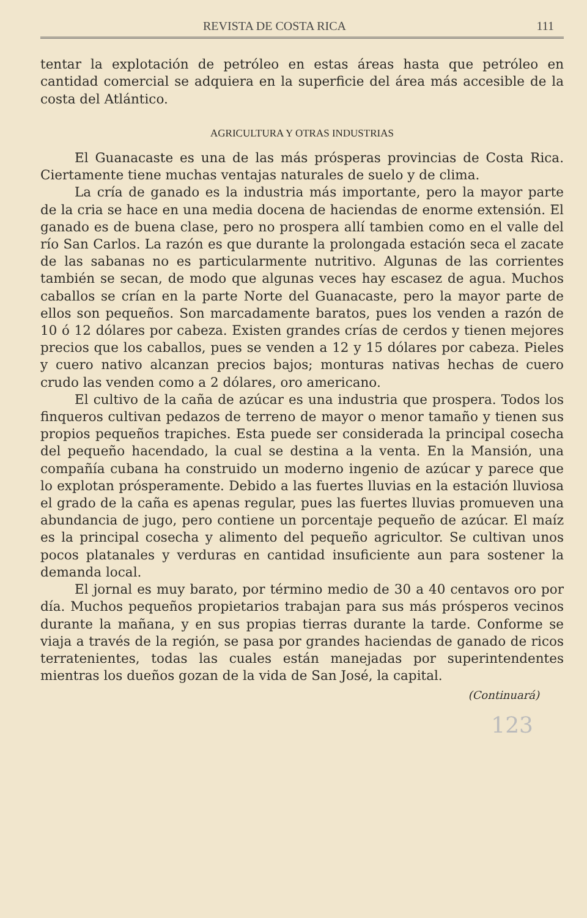REVISTA DE COSTA RICA 111
tentar la explotación de petróleo en estas áreas hasta que petróleo en cantidad comercial se adquiera en la superficie del área más accesible de la costa del Atlántico.
AGRICULTURA Y OTRAS INDUSTRIAS
El Guanacaste es una de las más prósperas provincias de Costa Rica. Ciertamente tiene muchas ventajas naturales de suelo y de clima.
La cría de ganado es la industria más importante, pero la mayor parte de la cria se hace en una media docena de haciendas de enorme extensión. El ganado es de buena clase, pero no prospera allí tambien como en el valle del río San Carlos. La razón es que durante la prolongada estación seca el zacate de las sabanas no es particularmente nutritivo. Algunas de las corrientes también se secan, de modo que algunas veces hay escasez de agua. Muchos caballos se crían en la parte Norte del Guanacaste, pero la mayor parte de ellos son pequeños. Son marcadamente baratos, pues los venden a razón de 10 ó 12 dólares por cabeza. Existen grandes crías de cerdos y tienen mejores precios que los caballos, pues se venden a 12 y 15 dólares por cabeza. Pieles y cuero nativo alcanzan precios bajos; monturas nativas hechas de cuero crudo las venden como a 2 dólares, oro americano.
El cultivo de la caña de azúcar es una industria que prospera. Todos los finqueros cultivan pedazos de terreno de mayor o menor tamaño y tienen sus propios pequeños trapiches. Esta puede ser considerada la principal cosecha del pequeño hacendado, la cual se destina a la venta. En la Mansión, una compañía cubana ha construido un moderno ingenio de azúcar y parece que lo explotan prósperamente. Debido a las fuertes lluvias en la estación lluviosa el grado de la caña es apenas regular, pues las fuertes lluvias promueven una abundancia de jugo, pero contiene un porcentaje pequeño de azúcar. El maíz es la principal cosecha y alimento del pequeño agricultor. Se cultivan unos pocos platanales y verduras en cantidad insuficiente aun para sostener la demanda local.
El jornal es muy barato, por término medio de 30 a 40 centavos oro por día. Muchos pequeños propietarios trabajan para sus más prósperos vecinos durante la mañana, y en sus propias tierras durante la tarde. Conforme se viaja a través de la región, se pasa por grandes haciendas de ganado de ricos terratenientes, todas las cuales están manejadas por superintendentes mientras los dueños gozan de la vida de San José, la capital.
(Continuará)
123